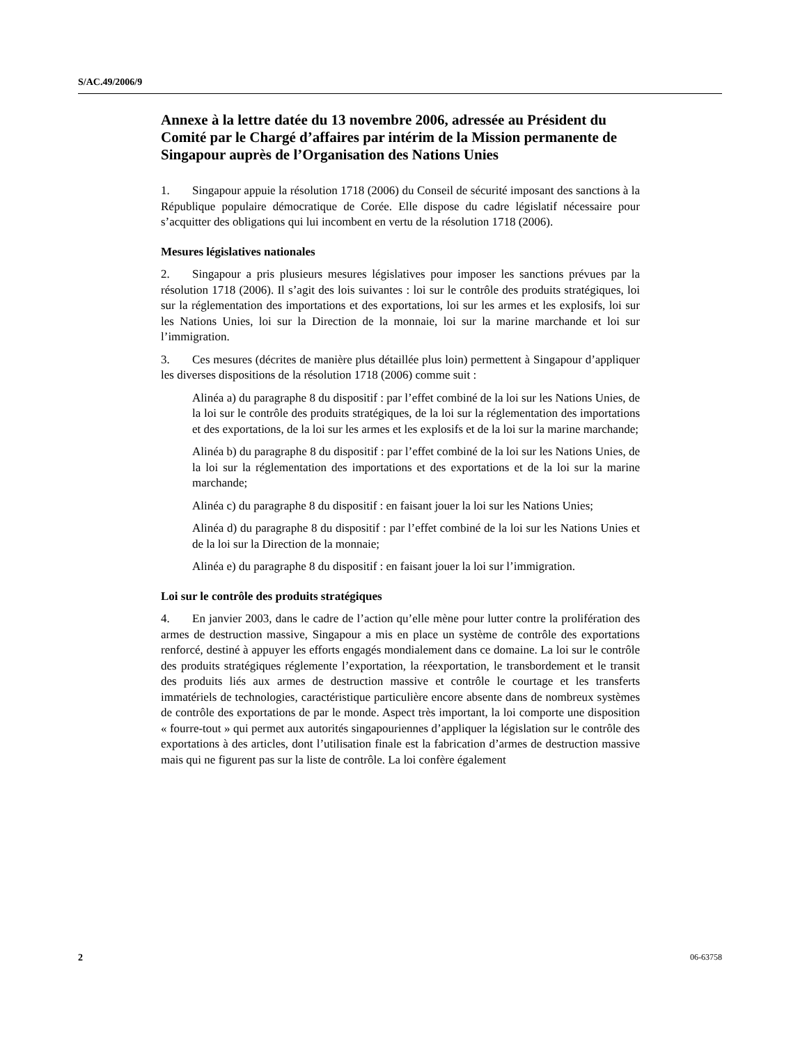S/AC.49/2006/9
Annexe à la lettre datée du 13 novembre 2006, adressée au Président du Comité par le Chargé d’affaires par intérim de la Mission permanente de Singapour auprès de l’Organisation des Nations Unies
1. Singapour appuie la résolution 1718 (2006) du Conseil de sécurité imposant des sanctions à la République populaire démocratique de Corée. Elle dispose du cadre législatif nécessaire pour s’acquitter des obligations qui lui incombent en vertu de la résolution 1718 (2006).
Mesures législatives nationales
2. Singapour a pris plusieurs mesures législatives pour imposer les sanctions prévues par la résolution 1718 (2006). Il s’agit des lois suivantes : loi sur le contrôle des produits stratégiques, loi sur la réglementation des importations et des exportations, loi sur les armes et les explosifs, loi sur les Nations Unies, loi sur la Direction de la monnaie, loi sur la marine marchande et loi sur l’immigration.
3. Ces mesures (décrites de manière plus détaillée plus loin) permettent à Singapour d’appliquer les diverses dispositions de la résolution 1718 (2006) comme suit :
Alinéa a) du paragraphe 8 du dispositif : par l’effet combiné de la loi sur les Nations Unies, de la loi sur le contrôle des produits stratégiques, de la loi sur la réglementation des importations et des exportations, de la loi sur les armes et les explosifs et de la loi sur la marine marchande;
Alinéa b) du paragraphe 8 du dispositif : par l’effet combiné de la loi sur les Nations Unies, de la loi sur la réglementation des importations et des exportations et de la loi sur la marine marchande;
Alinéa c) du paragraphe 8 du dispositif : en faisant jouer la loi sur les Nations Unies;
Alinéa d) du paragraphe 8 du dispositif : par l’effet combiné de la loi sur les Nations Unies et de la loi sur la Direction de la monnaie;
Alinéa e) du paragraphe 8 du dispositif : en faisant jouer la loi sur l’immigration.
Loi sur le contrôle des produits stratégiques
4. En janvier 2003, dans le cadre de l’action qu’elle mène pour lutter contre la prolifération des armes de destruction massive, Singapour a mis en place un système de contrôle des exportations renforcé, destiné à appuyer les efforts engagés mondialement dans ce domaine. La loi sur le contrôle des produits stratégiques réglemente l’exportation, la réexportation, le transbordement et le transit des produits liés aux armes de destruction massive et contrôle le courtage et les transferts immatériels de technologies, caractéristique particulière encore absente dans de nombreux systèmes de contrôle des exportations de par le monde. Aspect très important, la loi comporte une disposition « fourre-tout » qui permet aux autorités singapouriennes d’appliquer la législation sur le contrôle des exportations à des articles, dont l’utilisation finale est la fabrication d’armes de destruction massive mais qui ne figurent pas sur la liste de contrôle. La loi confère également
2 06-63758